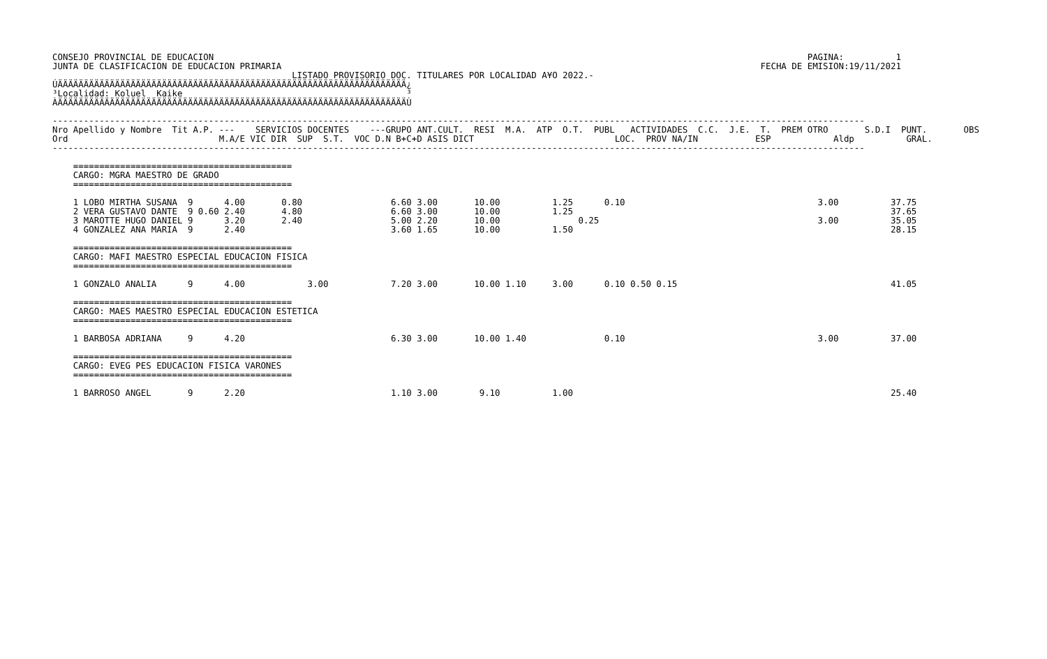CONSEJO PROVINCIAL DE EDUCACION                                                                                                                  PAGINA:          1
JUNTA DE CLASIFICACION DE EDUCACION PRIMARIA                                                                                            FECHA DE EMISION:19/11/2021
                                              LISTADO PROVISORIO DOC. TITULARES POR LOCALIDAD A¥O 2022.-
ÚÄÄÄÄÄÄÄÄÄÄÄÄÄÄÄÄÄÄÄÄÄÄÄÄÄÄÄÄÄÄÄÄÄÄÄÄÄÄÄÄÄÄÄÄÄÄÄÄÄÄÄÄÄÄÄÄÄÄÄÄÄÄÄÄÄÄÄ¿
³Localidad: Koluel  Kaike                                           ³
ÀÄÄÄÄÄÄÄÄÄÄÄÄÄÄÄÄÄÄÄÄÄÄÄÄÄÄÄÄÄÄÄÄÄÄÄÄÄÄÄÄÄÄÄÄÄÄÄÄÄÄÄÄÄÄÄÄÄÄÄÄÄÄÄÄÄÄÄÙ

------------------------------------------------------------------------------------------------------------------------------------------------------------
Nro Apellido y Nombre  Tit A.P. ---    SERVICIOS DOCENTES    ---GRUPO ANT.CULT.  RESI  M.A.  ATP  O.T.  PUBL   ACTIVIDADES  C.C.  J.E.  T.  PREM OTRO       S.D.I  PUNT.       OBS
Ord                             M.A/E VIC DIR  SUP  S.T.  VOC D.N B+C+D ASIS DICT                           LOC.  PROV NA/IN           ESP            Aldp          GRAL.
------------------------------------------------------------------------------------------------------------------------------------------------------------

    ==========================================
    CARGO: MGRA MAESTRO DE GRADO
    ==========================================

    1 LOBO MIRTHA SUSANA  9      4.00       0.80                 6.60 3.00       10.00          1.25      0.10                                     3.00          37.75
    2 VERA GUSTAVO DANTE  9 0.60 2.40       4.80                 6.60 3.00       10.00          1.25                                                             37.65
    3 MAROTTE HUGO DANIEL 9      3.20       2.40                 5.00 2.20       10.00               0.25                                          3.00          35.05
    4 GONZALEZ ANA MARIA  9      2.40                            3.60 1.65       10.00          1.50                                                             28.15

    ==========================================
    CARGO: MAFI MAESTRO ESPECIAL EDUCACION FISICA
    ==========================================

    1 GONZALO ANALIA      9      4.00            3.00            7.20 3.00       10.00 1.10     3.00      0.10 0.50 0.15                                         41.05

    ==========================================
    CARGO: MAES MAESTRO ESPECIAL EDUCACION ESTETICA
    ==========================================

    1 BARBOSA ADRIANA     9      4.20                            6.30 3.00       10.00 1.40               0.10                                     3.00          37.00

    ==========================================
    CARGO: EVEG PES EDUCACION FISICA VARONES
    ==========================================

    1 BARROSO ANGEL       9      2.20                            1.10 3.00        9.10          1.00                                                             25.40